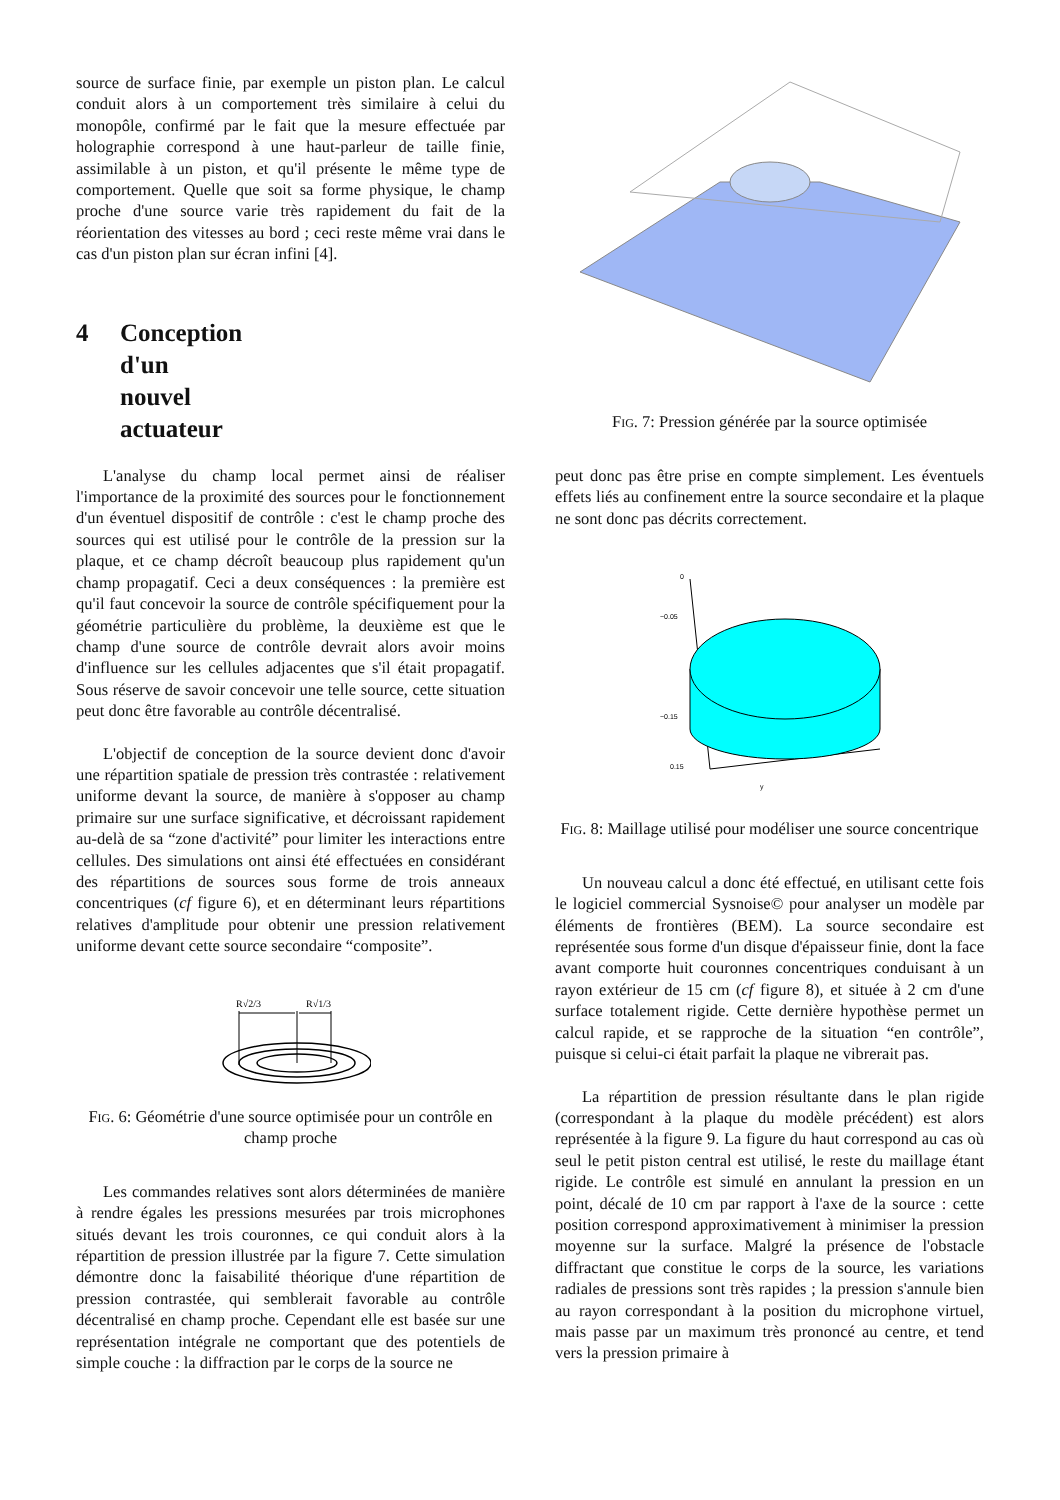source de surface finie, par exemple un piston plan. Le calcul conduit alors à un comportement très similaire à celui du monopôle, confirmé par le fait que la mesure effectuée par holographie correspond à une haut-parleur de taille finie, assimilable à un piston, et qu'il présente le même type de comportement. Quelle que soit sa forme physique, le champ proche d'une source varie très rapidement du fait de la réorientation des vitesses au bord ; ceci reste même vrai dans le cas d'un piston plan sur écran infini [4].
4 Conception d'un nouvel actuateur
L'analyse du champ local permet ainsi de réaliser l'importance de la proximité des sources pour le fonctionnement d'un éventuel dispositif de contrôle : c'est le champ proche des sources qui est utilisé pour le contrôle de la pression sur la plaque, et ce champ décroît beaucoup plus rapidement qu'un champ propagatif. Ceci a deux conséquences : la première est qu'il faut concevoir la source de contrôle spécifiquement pour la géométrie particulière du problème, la deuxième est que le champ d'une source de contrôle devrait alors avoir moins d'influence sur les cellules adjacentes que s'il était propagatif. Sous réserve de savoir concevoir une telle source, cette situation peut donc être favorable au contrôle décentralisé.
L'objectif de conception de la source devient donc d'avoir une répartition spatiale de pression très contrastée : relativement uniforme devant la source, de manière à s'opposer au champ primaire sur une surface significative, et décroissant rapidement au-delà de sa “zone d'activité” pour limiter les interactions entre cellules. Des simulations ont ainsi été effectuées en considérant des répartitions de sources sous forme de trois anneaux concentriques (cf figure 6), et en déterminant leurs répartitions relatives d'amplitude pour obtenir une pression relativement uniforme devant cette source secondaire “composite”.
R√2/3
R√1/3
Fig. 6: Géométrie d'une source optimisée pour un contrôle en champ proche
Les commandes relatives sont alors déterminées de manière à rendre égales les pressions mesurées par trois microphones situés devant les trois couronnes, ce qui conduit alors à la répartition de pression illustrée par la figure 7. Cette simulation démontre donc la faisabilité théorique d'une répartition de pression contrastée, qui semblerait favorable au contrôle décentralisé en champ proche. Cependant elle est basée sur une représentation intégrale ne comportant que des potentiels de simple couche : la diffraction par le corps de la source ne
Fig. 7: Pression générée par la source optimisée
peut donc pas être prise en compte simplement. Les éventuels effets liés au confinement entre la source secondaire et la plaque ne sont donc pas décrits correctement.
0
−0.05
−0.15
0.15
y
Fig. 8: Maillage utilisé pour modéliser une source concentrique
Un nouveau calcul a donc été effectué, en utilisant cette fois le logiciel commercial Sysnoise© pour analyser un modèle par éléments de frontières (BEM). La source secondaire est représentée sous forme d'un disque d'épaisseur finie, dont la face avant comporte huit couronnes concentriques conduisant à un rayon extérieur de 15 cm (cf figure 8), et située à 2 cm d'une surface totalement rigide. Cette dernière hypothèse permet un calcul rapide, et se rapproche de la situation “en contrôle”, puisque si celui-ci était parfait la plaque ne vibrerait pas.
La répartition de pression résultante dans le plan rigide (correspondant à la plaque du modèle précédent) est alors représentée à la figure 9. La figure du haut correspond au cas où seul le petit piston central est utilisé, le reste du maillage étant rigide. Le contrôle est simulé en annulant la pression en un point, décalé de 10 cm par rapport à l'axe de la source : cette position correspond approximativement à minimiser la pression moyenne sur la surface. Malgré la présence de l'obstacle diffractant que constitue le corps de la source, les variations radiales de pressions sont très rapides ; la pression s'annule bien au rayon correspondant à la position du microphone virtuel, mais passe par un maximum très prononcé au centre, et tend vers la pression primaire à